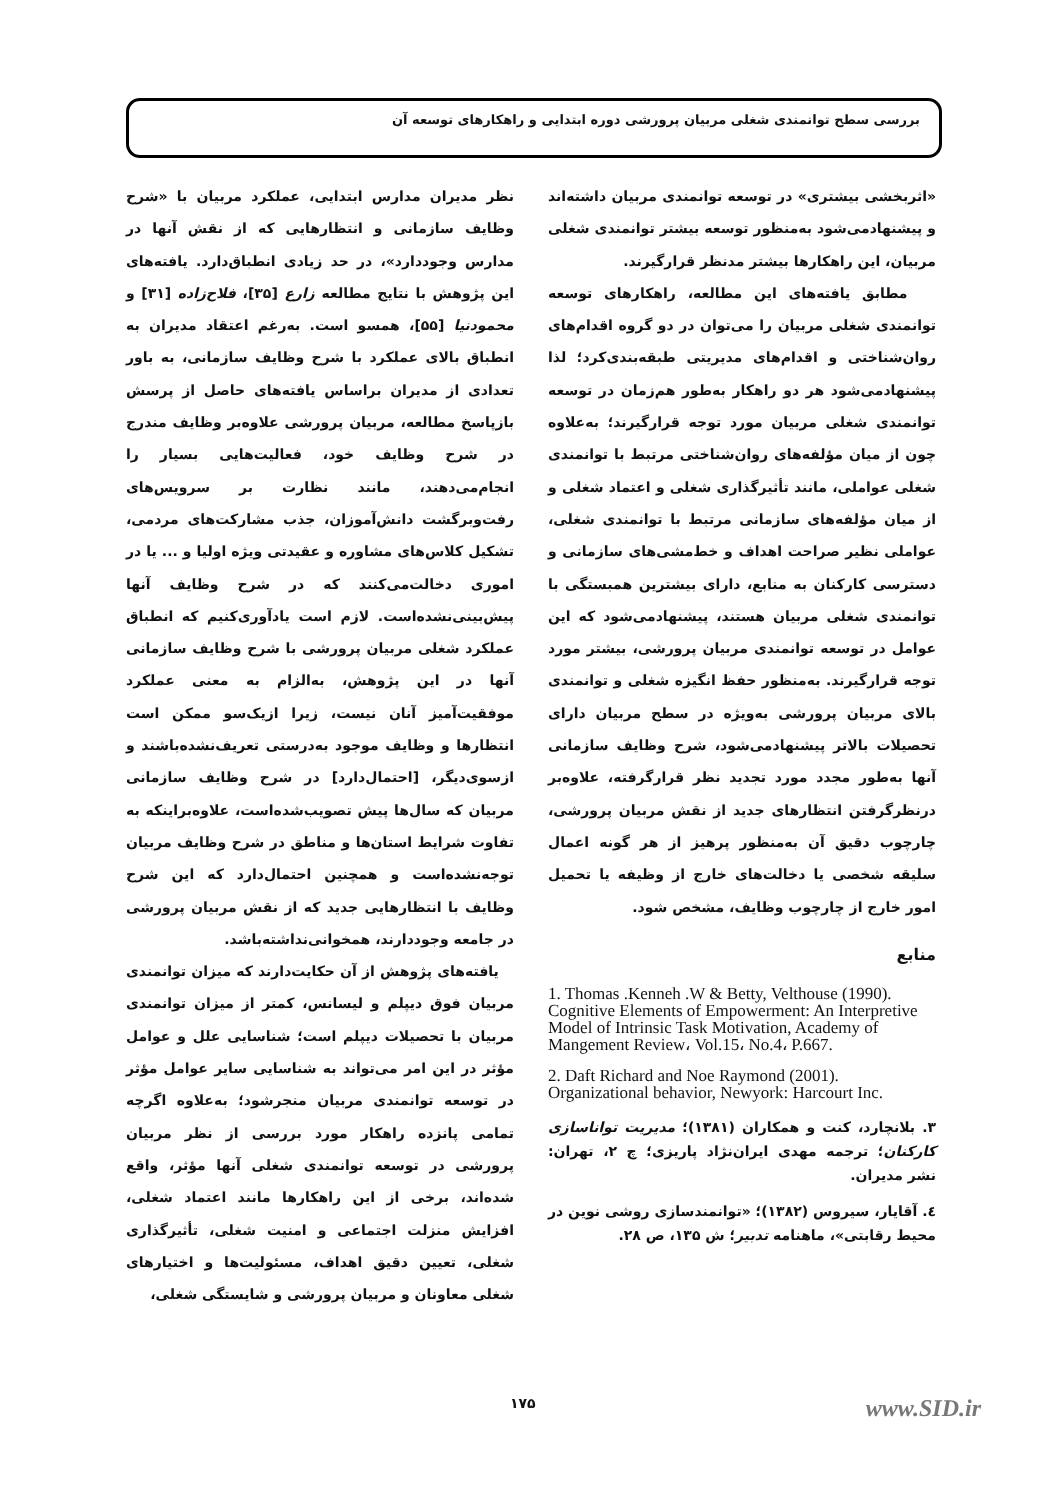بررسی سطح توانمندی شغلی مربیان پرورشی دوره ابتدایی و راهکارهای توسعه آن
نظر مدیران مدارس ابتدایی، عملکرد مربیان با «شرح وظایف سازمانی و انتظارهایی که از نقش آنها در مدارس وجوددارد»، در حد زیادی انطباق‌دارد. یافته‌های این پژوهش با نتایج مطالعه زارع [۳۵]، فلاح‌زاده [۳۱] و محمودنیا [۵۵]، همسو است. به‌رغم اعتقاد مدیران به انطباق بالای عملکرد با شرح وظایف سازمانی، به باور تعدادی از مدیران براساس یافته‌های حاصل از پرسش بازپاسخ مطالعه، مربیان پرورشی علاوه‌بر وظایف مندرج در شرح وظایف خود، فعالیت‌هایی بسیار را انجام‌می‌دهند، مانند نظارت بر سرویس‌های رفت‌وبرگشت دانش‌آموزان، جذب مشارکت‌های مردمی، تشکیل کلاس‌های مشاوره و عقیدتی ویژه اولیا و ... یا در اموری دخالت‌می‌کنند که در شرح وظایف آنها پیش‌بینی‌نشده‌است. لازم است یادآوری‌کنیم که انطباق عملکرد شغلی مربیان پرورشی با شرح وظایف سازمانی آنها در این پژوهش، به‌الزام به معنی عملکرد موفقیت‌آمیز آنان نیست، زیرا ازیک‌سو ممکن است انتظارها و وظایف موجود به‌درستی تعریف‌نشده‌باشند و ازسوی‌دیگر، [احتمال‌دارد] در شرح وظایف سازمانی مربیان که سال‌ها پیش تصویب‌شده‌است، علاوه‌براینکه به تفاوت شرایط استان‌ها و مناطق در شرح وظایف مربیان توجه‌نشده‌است و همچنین احتمال‌دارد که این شرح وظایف با انتظارهایی جدید که از نقش مربیان پرورشی در جامعه وجوددارند، همخوانی‌نداشته‌باشد.
یافته‌های پژوهش از آن حکایت‌دارند که میزان توانمندی مربیان فوق دیپلم و لیسانس، کمتر از میزان توانمندی مربیان با تحصیلات دیپلم است؛ شناسایی علل و عوامل مؤثر در این امر می‌تواند به شناسایی سایر عوامل مؤثر در توسعه توانمندی مربیان منجرشود؛ به‌علاوه اگرچه تمامی پانزده راهکار مورد بررسی از نظر مربیان پرورشی در توسعه توانمندی شغلی آنها مؤثر، واقع شده‌اند، برخی از این راهکارها مانند اعتماد شغلی، افزایش منزلت اجتماعی و امنیت شغلی، تأثیرگذاری شغلی، تعیین دقیق اهداف، مسئولیت‌ها و اختیارهای شغلی معاونان و مربیان پرورشی و شایستگی شغلی،
«اثربخشی بیشتری» در توسعه توانمندی مربیان داشته‌اند و پیشنهادمی‌شود به‌منظور توسعه بیشتر توانمندی شغلی مربیان، این راهکارها بیشتر مدنظر قرارگیرند.
مطابق یافته‌های این مطالعه، راهکارهای توسعه توانمندی شغلی مربیان را می‌توان در دو گروه اقدام‌های روان‌شناختی و اقدام‌های مدیریتی طبقه‌بندی‌کرد؛ لذا پیشنهادمی‌شود هر دو راهکار به‌طور هم‌زمان در توسعه توانمندی شغلی مربیان مورد توجه قرارگیرند؛ به‌علاوه چون از میان مؤلفه‌های روان‌شناختی مرتبط با توانمندی شغلی عواملی، مانند تأثیرگذاری شغلی و اعتماد شغلی و از میان مؤلفه‌های سازمانی مرتبط با توانمندی شغلی، عواملی نظیر صراحت اهداف و خط‌مشی‌های سازمانی و دسترسی کارکنان به منابع، دارای بیشترین همبستگی با توانمندی شغلی مربیان هستند، پیشنهادمی‌شود که این عوامل در توسعه توانمندی مربیان پرورشی، بیشتر مورد توجه قرارگیرند. به‌منظور حفظ انگیزه شغلی و توانمندی بالای مربیان پرورشی به‌ویژه در سطح مربیان دارای تحصیلات بالاتر پیشنهادمی‌شود، شرح وظایف سازمانی آنها به‌طور مجدد مورد تجدید نظر قرارگرفته، علاوه‌بر درنظرگرفتن انتظارهای جدید از نقش مربیان پرورشی، چارچوب دقیق آن به‌منظور پرهیز از هر گونه اعمال سلیقه شخصی یا دخالت‌های خارج از وظیفه یا تحمیل امور خارج از چارچوب وظایف، مشخص شود.
منابع
1. Thomas .Kenneh .W & Betty, Velthouse (1990). Cognitive Elements of Empowerment: An Interpretive Model of Intrinsic Task Motivation, Academy of Mangement Review، Vol.15، No.4، P.667.
2. Daft Richard and Noe Raymond (2001). Organizational behavior, Newyork: Harcourt Inc.
۳. بلانچارد، کنت و همکاران (۱۳۸۱)؛ مدیریت توانا‌سازی کارکنان؛ ترجمه مهدی ایران‌نژاد پاریزی؛ چ ۲، تهران: نشر مدیران.
٤. آقایار، سیروس (۱۳۸۲)؛ «توانمندسازی روشی نوین در محیط رقابتی»، ماهنامه تدبیر؛ ش ۱۳۵، ص ۲۸.
۱۷۵ www.SID.ir